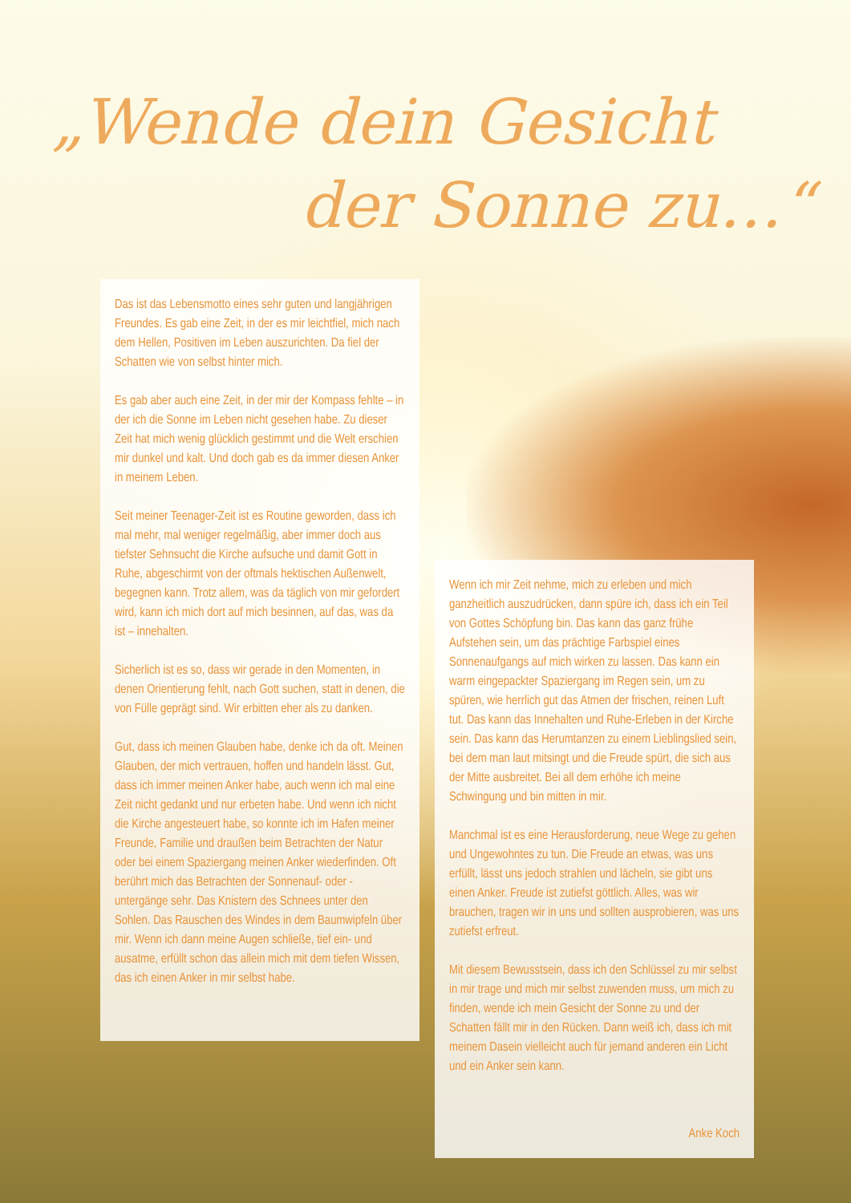„Wende dein Gesicht
der Sonne zu…“
Das ist das Lebensmotto eines sehr guten und langjährigen Freundes. Es gab eine Zeit, in der es mir leichtfiel, mich nach dem Hellen, Positiven im Leben auszurichten. Da fiel der Schatten wie von selbst hinter mich.
Es gab aber auch eine Zeit, in der mir der Kompass fehlte – in der ich die Sonne im Leben nicht gesehen habe. Zu dieser Zeit hat mich wenig glücklich gestimmt und die Welt erschien mir dunkel und kalt. Und doch gab es da immer diesen Anker in meinem Leben.
Seit meiner Teenager-Zeit ist es Routine geworden, dass ich mal mehr, mal weniger regelmäßig, aber immer doch aus tiefster Sehnsucht die Kirche aufsuche und damit Gott in Ruhe, abgeschirmt von der oftmals hektischen Außenwelt, begegnen kann. Trotz allem, was da täglich von mir gefordert wird, kann ich mich dort auf mich besinnen, auf das, was da ist – innehalten.
Sicherlich ist es so, dass wir gerade in den Momenten, in denen Orientierung fehlt, nach Gott suchen, statt in denen, die von Fülle geprägt sind. Wir erbitten eher als zu danken.
Gut, dass ich meinen Glauben habe, denke ich da oft. Meinen Glauben, der mich vertrauen, hoffen und handeln lässt. Gut, dass ich immer meinen Anker habe, auch wenn ich mal eine Zeit nicht gedankt und nur erbeten habe. Und wenn ich nicht die Kirche angesteuert habe, so konnte ich im Hafen meiner Freunde, Familie und draußen beim Betrachten der Natur oder bei einem Spaziergang meinen Anker wiederfinden. Oft berührt mich das Betrachten der Sonnenauf- oder -untergänge sehr. Das Knistern des Schnees unter den Sohlen. Das Rauschen des Windes in dem Baumwipfeln über mir. Wenn ich dann meine Augen schließe, tief ein- und ausatme, erfüllt schon das allein mich mit dem tiefen Wissen, das ich einen Anker in mir selbst habe.
Wenn ich mir Zeit nehme, mich zu erleben und mich ganzheitlich auszudrücken, dann spüre ich, dass ich ein Teil von Gottes Schöpfung bin. Das kann das ganz frühe Aufstehen sein, um das prächtige Farbspiel eines Sonnenaufgangs auf mich wirken zu lassen. Das kann ein warm eingepackter Spaziergang im Regen sein, um zu spüren, wie herrlich gut das Atmen der frischen, reinen Luft tut. Das kann das Innehalten und Ruhe-Erleben in der Kirche sein. Das kann das Herumtanzen zu einem Lieblingslied sein, bei dem man laut mitsingt und die Freude spürt, die sich aus der Mitte ausbreitet. Bei all dem erhöhe ich meine Schwingung und bin mitten in mir.
Manchmal ist es eine Herausforderung, neue Wege zu gehen und Ungewohntes zu tun. Die Freude an etwas, was uns erfüllt, lässt uns jedoch strahlen und lächeln, sie gibt uns einen Anker. Freude ist zutiefst göttlich. Alles, was wir brauchen, tragen wir in uns und sollten ausprobieren, was uns zutiefst erfreut.
Mit diesem Bewusstsein, dass ich den Schlüssel zu mir selbst in mir trage und mich mir selbst zuwenden muss, um mich zu finden, wende ich mein Gesicht der Sonne zu und der Schatten fällt mir in den Rücken. Dann weiß ich, dass ich mit meinem Dasein vielleicht auch für jemand anderen ein Licht und ein Anker sein kann.
Anke Koch